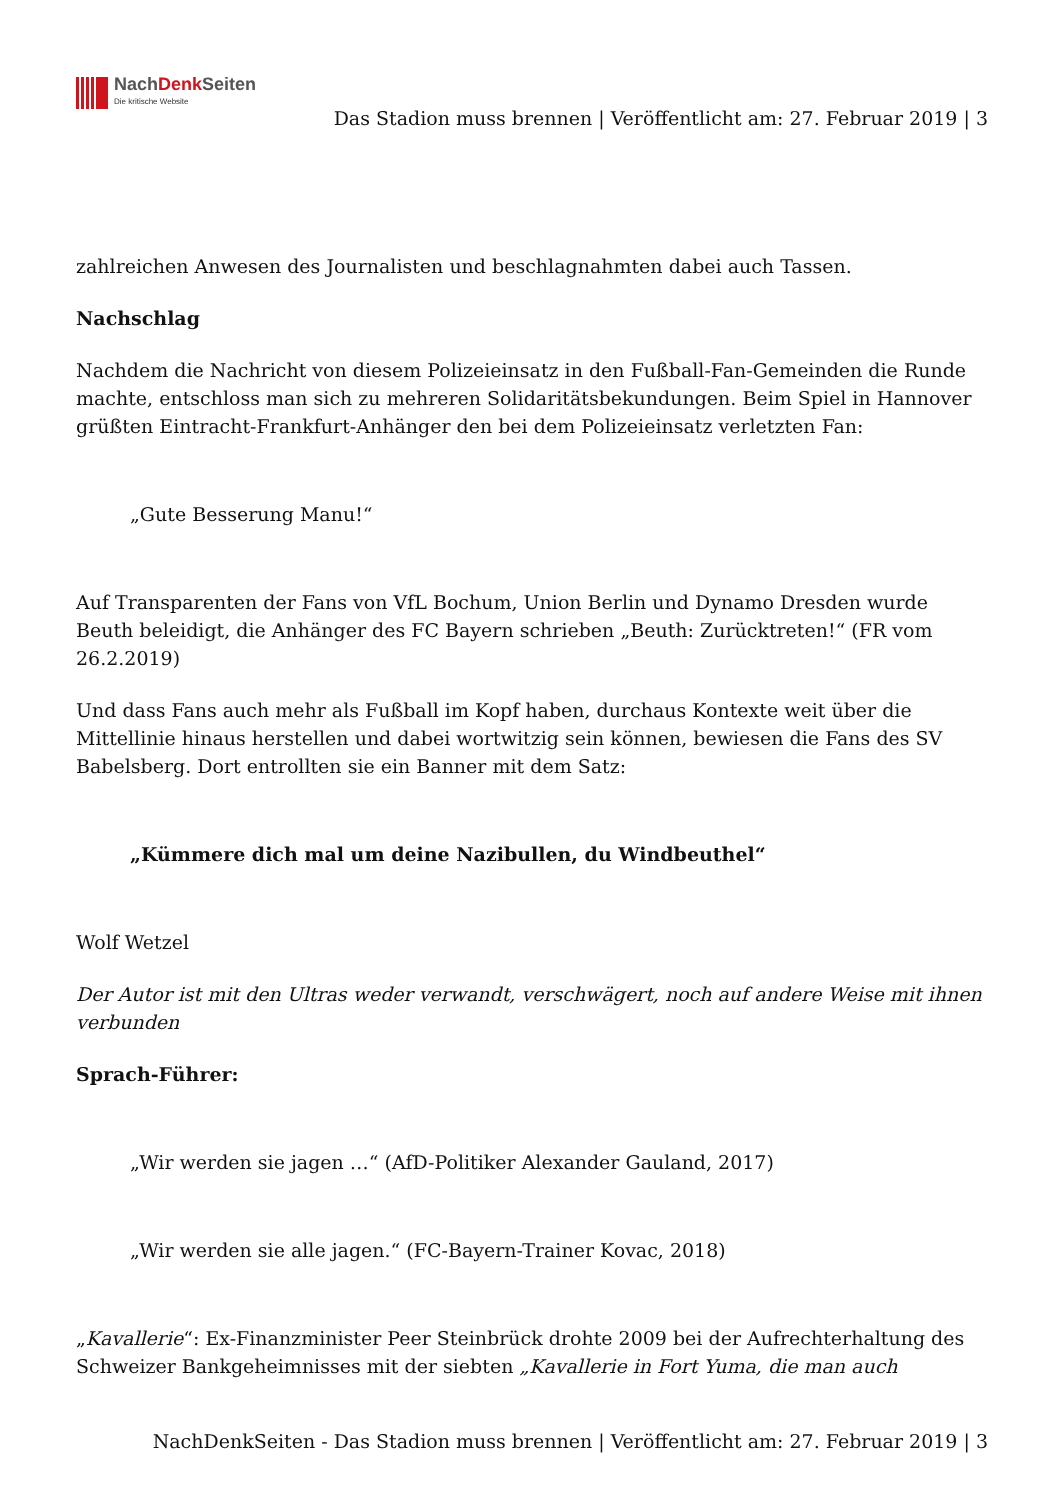NachDenk Seiten
Die kritische Website
Das Stadion muss brennen | Veröffentlicht am: 27. Februar 2019 | 3
zahlreichen Anwesen des Journalisten und beschlagnahmten dabei auch Tassen.
Nachschlag
Nachdem die Nachricht von diesem Polizeieinsatz in den Fußball-Fan-Gemeinden die Runde machte, entschloss man sich zu mehreren Solidaritätsbekundungen. Beim Spiel in Hannover grüßten Eintracht-Frankfurt-Anhänger den bei dem Polizeieinsatz verletzten Fan:
„Gute Besserung Manu!“
Auf Transparenten der Fans von VfL Bochum, Union Berlin und Dynamo Dresden wurde Beuth beleidigt, die Anhänger des FC Bayern schrieben „Beuth: Zurücktreten!“ (FR vom 26.2.2019)
Und dass Fans auch mehr als Fußball im Kopf haben, durchaus Kontexte weit über die Mittellinie hinaus herstellen und dabei wortwitzig sein können, bewiesen die Fans des SV Babelsberg. Dort entrollten sie ein Banner mit dem Satz:
„Kümmere dich mal um deine Nazibullen, du Windbeuthel“
Wolf Wetzel
Der Autor ist mit den Ultras weder verwandt, verschwägert, noch auf andere Weise mit ihnen verbunden
Sprach-Führer:
„Wir werden sie jagen …“ (AfD-Politiker Alexander Gauland, 2017)
„Wir werden sie alle jagen.“ (FC-Bayern-Trainer Kovac, 2018)
„Kavallerie“: Ex-Finanzminister Peer Steinbrück drohte 2009 bei der Aufrechterhaltung des Schweizer Bankgeheimnisses mit der siebten „Kavallerie in Fort Yuma, die man auch
NachDenkSeiten - Das Stadion muss brennen | Veröffentlicht am: 27. Februar 2019 | 3